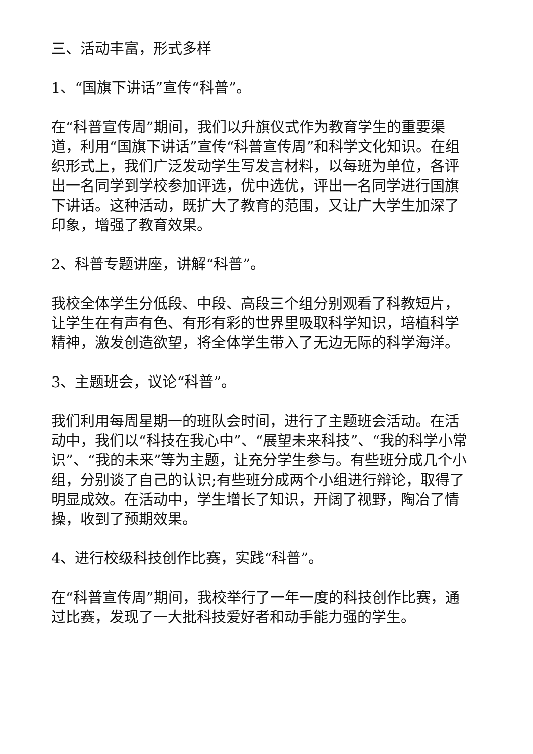三、活动丰富，形式多样
1、“国旗下讲话”宣传“科普”。
在“科普宣传周”期间，我们以升旗仪式作为教育学生的重要渠道，利用“国旗下讲话”宣传“科普宣传周”和科学文化知识。在组织形式上，我们广泛发动学生写发言材料，以每班为单位，各评出一名同学到学校参加评选，优中选优，评出一名同学进行国旗下讲话。这种活动，既扩大了教育的范围，又让广大学生加深了印象，增强了教育效果。
2、科普专题讲座，讲解“科普”。
我校全体学生分低段、中段、高段三个组分别观看了科教短片，让学生在有声有色、有形有彩的世界里吸取科学知识，培植科学精神，激发创造欲望，将全体学生带入了无边无际的科学海洋。
3、主题班会，议论“科普”。
我们利用每周星期一的班队会时间，进行了主题班会活动。在活动中，我们以“科技在我心中”、“展望未来科技”、“我的科学小常识”、“我的未来”等为主题，让充分学生参与。有些班分成几个小组，分别谈了自己的认识;有些班分成两个小组进行辩论，取得了明显成效。在活动中，学生增长了知识，开阔了视野，陶冶了情操，收到了预期效果。
4、进行校级科技创作比赛，实践“科普”。
在“科普宣传周”期间，我校举行了一年一度的科技创作比赛，通过比赛，发现了一大批科技爱好者和动手能力强的学生。